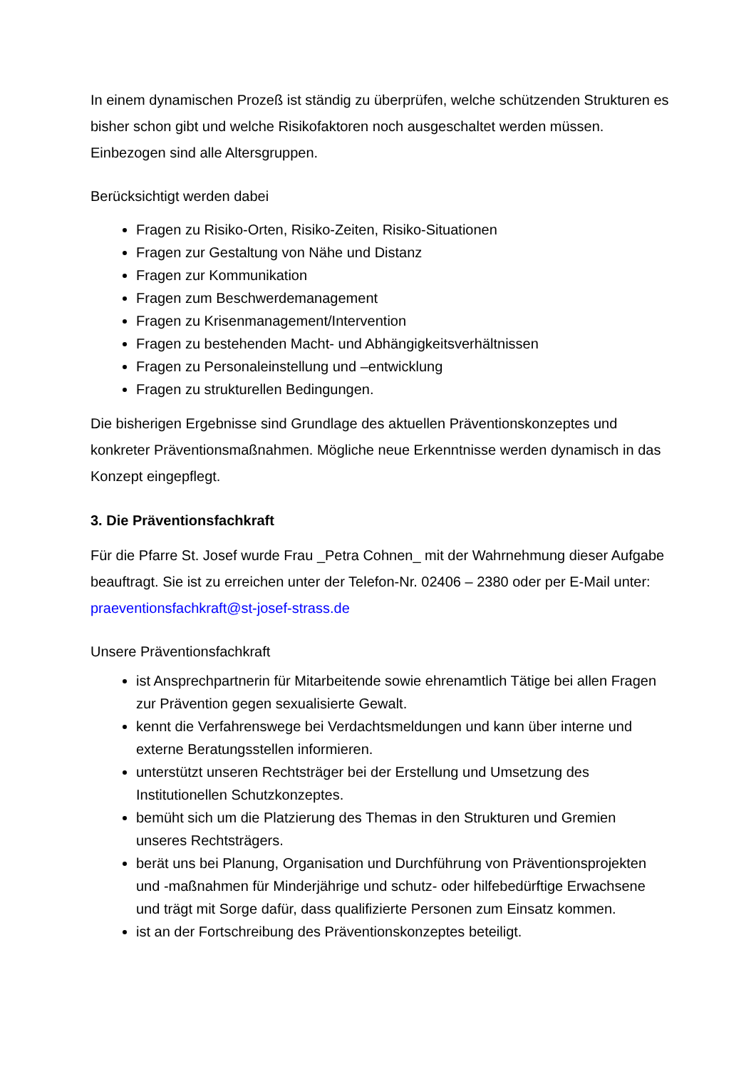In einem dynamischen Prozeß ist ständig zu überprüfen, welche schützenden Strukturen es bisher schon gibt und welche Risikofaktoren noch ausgeschaltet werden müssen. Einbezogen sind alle Altersgruppen.
Berücksichtigt werden dabei
Fragen zu Risiko-Orten, Risiko-Zeiten, Risiko-Situationen
Fragen zur Gestaltung von Nähe und Distanz
Fragen zur Kommunikation
Fragen zum Beschwerdemanagement
Fragen zu Krisenmanagement/Intervention
Fragen zu bestehenden Macht- und Abhängigkeitsverhältnissen
Fragen zu Personaleinstellung und –entwicklung
Fragen zu strukturellen Bedingungen.
Die bisherigen Ergebnisse sind Grundlage des aktuellen Präventionskonzeptes und konkreter Präventionsmaßnahmen. Mögliche neue Erkenntnisse werden dynamisch in das Konzept eingepflegt.
3. Die Präventionsfachkraft
Für die Pfarre St. Josef wurde Frau _Petra Cohnen_ mit der Wahrnehmung dieser Aufgabe beauftragt. Sie ist zu erreichen unter der Telefon-Nr. 02406 – 2380 oder per E-Mail unter: praeventionsfachkraft@st-josef-strass.de
Unsere Präventionsfachkraft
ist Ansprechpartnerin für Mitarbeitende sowie ehrenamtlich Tätige bei allen Fragen zur Prävention gegen sexualisierte Gewalt.
kennt die Verfahrenswege bei Verdachtsmeldungen und kann über interne und externe Beratungsstellen informieren.
unterstützt unseren Rechtsträger bei der Erstellung und Umsetzung des Institutionellen Schutzkonzeptes.
bemüht sich um die Platzierung des Themas in den Strukturen und Gremien unseres Rechtsträgers.
berät uns bei Planung, Organisation und Durchführung von Präventionsprojekten und -maßnahmen für Minderjährige und schutz- oder hilfebedürftige Erwachsene und trägt mit Sorge dafür, dass qualifizierte Personen zum Einsatz kommen.
ist an der Fortschreibung des Präventionskonzeptes beteiligt.